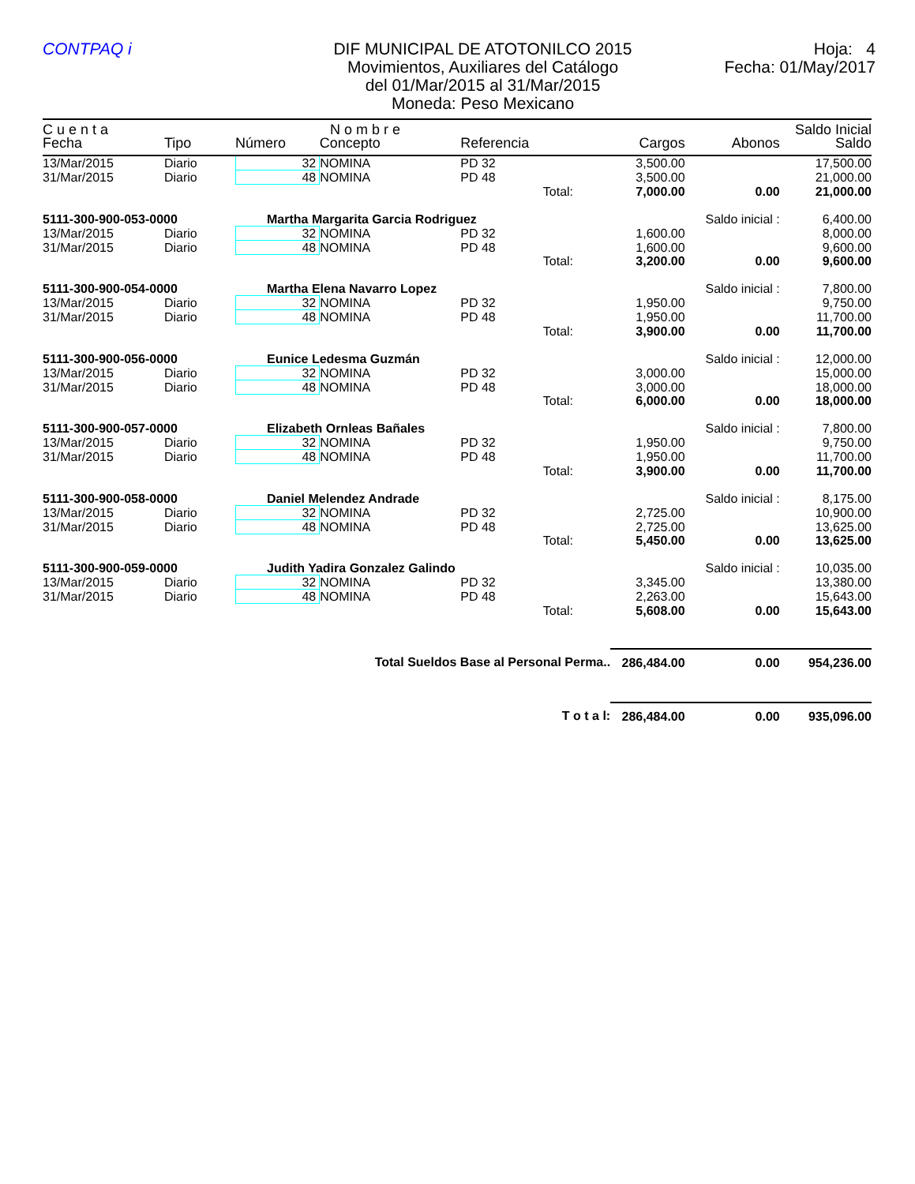CONTPAQ i DIF MUNICIPAL DE ATOTONILCO 2015
Movimientos, Auxiliares del Catálogo
del 01/Mar/2015 al 31/Mar/2015
Moneda: Peso Mexicano
Hoja: 4
Fecha: 01/May/2017
| C u e n t a | | N o m b r e | | | | | | Saldo Inicial |
| --- | --- | --- | --- | --- | --- | --- | --- | --- |
| Fecha | Tipo | Número | Concepto | Referencia | | Cargos | Abonos | Saldo |
| 13/Mar/2015 | Diario | 32 | NOMINA | PD 32 | | 3,500.00 | | 17,500.00 |
| 31/Mar/2015 | Diario | 48 | NOMINA | PD 48 | | 3,500.00 | | 21,000.00 |
| | | | | | Total: | 7,000.00 | 0.00 | 21,000.00 |
| 5111-300-900-053-0000 | | Martha Margarita Garcia Rodriguez | | | | | Saldo inicial : | 6,400.00 |
| 13/Mar/2015 | Diario | 32 | NOMINA | PD 32 | | 1,600.00 | | 8,000.00 |
| 31/Mar/2015 | Diario | 48 | NOMINA | PD 48 | | 1,600.00 | | 9,600.00 |
| | | | | | Total: | 3,200.00 | 0.00 | 9,600.00 |
| 5111-300-900-054-0000 | | Martha Elena Navarro Lopez | | | | | Saldo inicial : | 7,800.00 |
| 13/Mar/2015 | Diario | 32 | NOMINA | PD 32 | | 1,950.00 | | 9,750.00 |
| 31/Mar/2015 | Diario | 48 | NOMINA | PD 48 | | 1,950.00 | | 11,700.00 |
| | | | | | Total: | 3,900.00 | 0.00 | 11,700.00 |
| 5111-300-900-056-0000 | | Eunice Ledesma Guzmán | | | | | Saldo inicial : | 12,000.00 |
| 13/Mar/2015 | Diario | 32 | NOMINA | PD 32 | | 3,000.00 | | 15,000.00 |
| 31/Mar/2015 | Diario | 48 | NOMINA | PD 48 | | 3,000.00 | | 18,000.00 |
| | | | | | Total: | 6,000.00 | 0.00 | 18,000.00 |
| 5111-300-900-057-0000 | | Elizabeth Ornleas Bañales | | | | | Saldo inicial : | 7,800.00 |
| 13/Mar/2015 | Diario | 32 | NOMINA | PD 32 | | 1,950.00 | | 9,750.00 |
| 31/Mar/2015 | Diario | 48 | NOMINA | PD 48 | | 1,950.00 | | 11,700.00 |
| | | | | | Total: | 3,900.00 | 0.00 | 11,700.00 |
| 5111-300-900-058-0000 | | Daniel Melendez Andrade | | | | | Saldo inicial : | 8,175.00 |
| 13/Mar/2015 | Diario | 32 | NOMINA | PD 32 | | 2,725.00 | | 10,900.00 |
| 31/Mar/2015 | Diario | 48 | NOMINA | PD 48 | | 2,725.00 | | 13,625.00 |
| | | | | | Total: | 5,450.00 | 0.00 | 13,625.00 |
| 5111-300-900-059-0000 | | Judith Yadira Gonzalez Galindo | | | | | Saldo inicial : | 10,035.00 |
| 13/Mar/2015 | Diario | 32 | NOMINA | PD 32 | | 3,345.00 | | 13,380.00 |
| 31/Mar/2015 | Diario | 48 | NOMINA | PD 48 | | 2,263.00 | | 15,643.00 |
| | | | | | Total: | 5,608.00 | 0.00 | 15,643.00 |
| Total Sueldos Base al Personal Perma.. | | | | | | 286,484.00 | 0.00 | 954,236.00 |
| T o t a l: | | | | | | 286,484.00 | 0.00 | 935,096.00 |